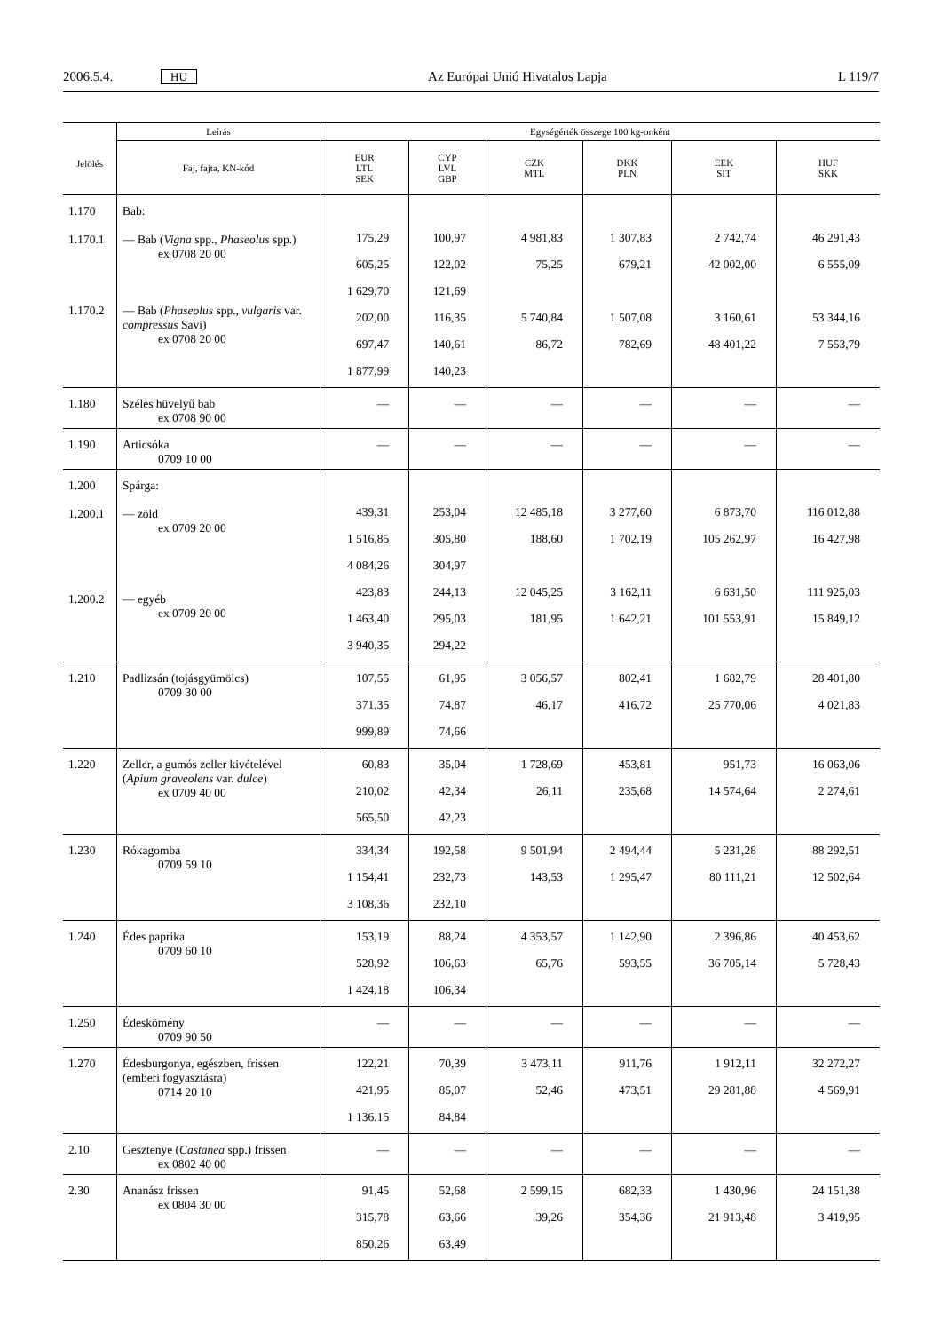2006.5.4. HU Az Európai Unió Hivatalos Lapja L 119/7
| Jelölés | Leírás | Egységérték összege 100 kg-onként | | | | | |
| --- | --- | --- | --- | --- | --- | --- | --- |
| | Faj, fajta, KN-kód | EUR LTL SEK | CYP LVL GBP | CZK MTL | DKK PLN | EEK SIT | HUF SKK |
| 1.170 1.170.1 1.170.2 | Bab: — Bab ( Vigna spp., Phaseolus spp.) ex 0708 20 00 — Bab ( Phaseolus spp., vulgaris var. compressus Savi) ex 0708 20 00 | 175,29 605,25 1 629,70 202,00 697,47 1 877,99 | 100,97 122,02 121,69 116,35 140,61 140,23 | 4 981,83 75,25 5 740,84 86,72 | 1 307,83 679,21 1 507,08 782,69 | 2 742,74 42 002,00 3 160,61 48 401,22 | 46 291,43 6 555,09 53 344,16 7 553,79 |
| 1.180 | Széles hüvelyű bab ex 0708 90 00 | — | — | — | — | — | — |
| 1.190 | Articsóka 0709 10 00 | — | — | — | — | — | — |
| 1.200 1.200.1 1.200.2 | Spárga: — zöld ex 0709 20 00 — egyéb ex 0709 20 00 | 439,31 1 516,85 4 084,26 423,83 1 463,40 3 940,35 | 253,04 305,80 304,97 244,13 295,03 294,22 | 12 485,18 188,60 12 045,25 181,95 | 3 277,60 1 702,19 3 162,11 1 642,21 | 6 873,70 105 262,97 6 631,50 101 553,91 | 116 012,88 16 427,98 111 925,03 15 849,12 |
| 1.210 | Padlizsán (tojásgyümölcs) 0709 30 00 | 107,55 371,35 999,89 | 61,95 74,87 74,66 | 3 056,57 46,17 | 802,41 416,72 | 1 682,79 25 770,06 | 28 401,80 4 021,83 |
| 1.220 | Zeller, a gumós zeller kivételével ( Apium graveolens var. dulce ) ex 0709 40 00 | 60,83 210,02 565,50 | 35,04 42,34 42,23 | 1 728,69 26,11 | 453,81 235,68 | 951,73 14 574,64 | 16 063,06 2 274,61 |
| 1.230 | Rókagomba 0709 59 10 | 334,34 1 154,41 3 108,36 | 192,58 232,73 232,10 | 9 501,94 143,53 | 2 494,44 1 295,47 | 5 231,28 80 111,21 | 88 292,51 12 502,64 |
| 1.240 | Édes paprika 0709 60 10 | 153,19 528,92 1 424,18 | 88,24 106,63 106,34 | 4 353,57 65,76 | 1 142,90 593,55 | 2 396,86 36 705,14 | 40 453,62 5 728,43 |
| 1.250 | Édeskömény 0709 90 50 | — | — | — | — | — | — |
| 1.270 | Édesburgonya, egészben, frissen (emberi fogyasztásra) 0714 20 10 | 122,21 421,95 1 136,15 | 70,39 85,07 84,84 | 3 473,11 52,46 | 911,76 473,51 | 1 912,11 29 281,88 | 32 272,27 4 569,91 |
| 2.10 | Gesztenye ( Castanea spp.) frissen ex 0802 40 00 | — | — | — | — | — | — |
| 2.30 | Ananász frissen ex 0804 30 00 | 91,45 315,78 850,26 | 52,68 63,66 63,49 | 2 599,15 39,26 | 682,33 354,36 | 1 430,96 21 913,48 | 24 151,38 3 419,95 |